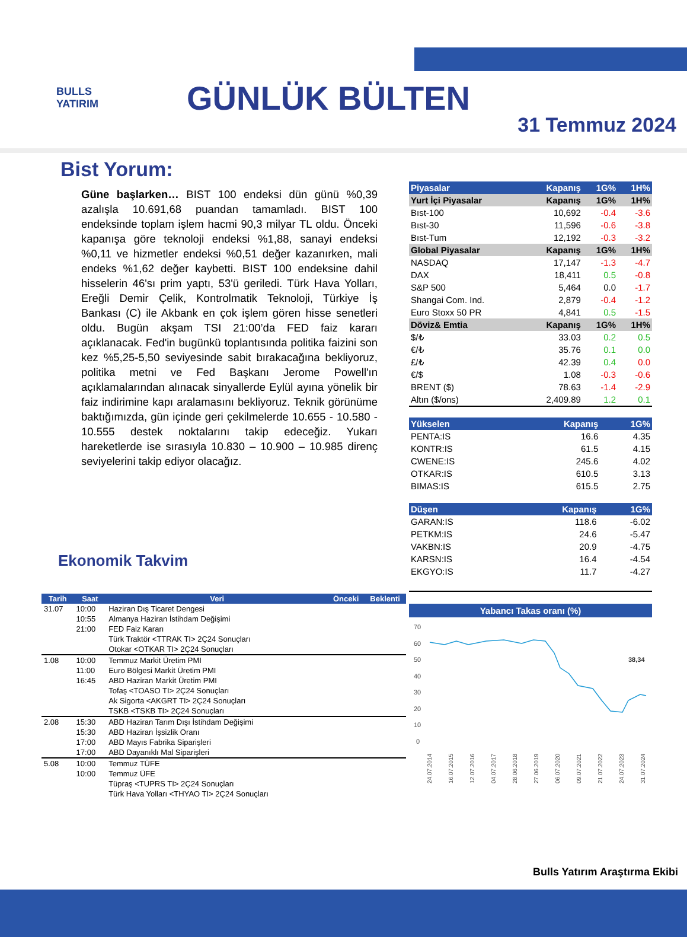BULLS
YATIRIM
GÜNLÜK BÜLTEN
31 Temmuz 2024
Bist Yorum:
Güne başlarken… BIST 100 endeksi dün günü %0,39 azalışla 10.691,68 puandan tamamladı. BIST 100 endeksinde toplam işlem hacmi 90,3 milyar TL oldu. Önceki kapanışa göre teknoloji endeksi %1,88, sanayi endeksi %0,11 ve hizmetler endeksi %0,51 değer kazanırken, mali endeks %1,62 değer kaybetti. BIST 100 endeksine dahil hisselerin 46'sı prim yaptı, 53'ü geriledi. Türk Hava Yolları, Ereğli Demir Çelik, Kontrolmatik Teknoloji, Türkiye İş Bankası (C) ile Akbank en çok işlem gören hisse senetleri oldu. Bugün akşam TSI 21:00’da FED faiz kararı açıklanacak. Fed'in bugünkü toplantısında politika faizini son kez %5,25-5,50 seviyesinde sabit bırakacağına bekliyoruz, politika metni ve Fed Başkanı Jerome Powell'ın açıklamalarından alınacak sinyallerde Eylül ayına yönelik bir faiz indirimine kapı aralamasını bekliyoruz. Teknik görünüme baktığımızda, gün içinde geri çekilmelerde 10.655 - 10.580 - 10.555 destek noktalarını takip edeceğiz. Yukarı hareketlerde ise sırasıyla 10.830 – 10.900 – 10.985 direnç seviyelerini takip ediyor olacağız.
Ekonomik Takvim
| Tarih | Saat | Veri | Önceki | Beklenti |
| --- | --- | --- | --- | --- |
| 31.07 | 10:00 | Haziran Dış Ticaret Dengesi | | |
| | 10:55 | Almanya Haziran İstihdam Değişimi | | |
| | 21:00 | FED Faiz Kararı | | |
| | | Türk Traktör <TTRAK TI> 2Ç24 Sonuçları | | |
| | | Otokar <OTKAR TI> 2Ç24 Sonuçları | | |
| 1.08 | 10:00 | Temmuz Markit Üretim PMI | | |
| | 11:00 | Euro Bölgesi Markit Üretim PMI | | |
| | 16:45 | ABD Haziran Markit Üretim PMI | | |
| | | Tofaş <TOASO TI> 2Ç24 Sonuçları | | |
| | | Ak Sigorta <AKGRT TI> 2Ç24 Sonuçları | | |
| | | TSKB <TSKB TI> 2Ç24 Sonuçları | | |
| 2.08 | 15:30 | ABD Haziran Tarım Dışı İstihdam Değişimi | | |
| | 15:30 | ABD Haziran İşsizlik Oranı | | |
| | 17:00 | ABD Mayıs Fabrika Siparişleri | | |
| | 17:00 | ABD Dayanıklı Mal Siparişleri | | |
| 5.08 | 10:00 | Temmuz TÜFE | | |
| | 10:00 | Temmuz ÜFE | | |
| | | Tüpraş <TUPRS TI> 2Ç24 Sonuçları | | |
| | | Türk Hava Yolları <THYAO TI> 2Ç24 Sonuçları | | |
| Piyasalar | Kapanış | 1G% | 1H% |
| --- | --- | --- | --- |
| Yurt İçi Piyasalar | Kapanış | 1G% | 1H% |
| Bıst-100 | 10,692 | -0.4 | -3.6 |
| Bıst-30 | 11,596 | -0.6 | -3.8 |
| Bıst-Tum | 12,192 | -0.3 | -3.2 |
| Global Piyasalar | Kapanış | 1G% | 1H% |
| NASDAQ | 17,147 | -1.3 | -4.7 |
| DAX | 18,411 | 0.5 | -0.8 |
| S&P 500 | 5,464 | 0.0 | -1.7 |
| Shangai Com. Ind. | 2,879 | -0.4 | -1.2 |
| Euro Stoxx 50 PR | 4,841 | 0.5 | -1.5 |
| Döviz& Emtia | Kapanış | 1G% | 1H% |
| $/₺ | 33.03 | 0.2 | 0.5 |
| €/₺ | 35.76 | 0.1 | 0.0 |
| £/₺ | 42.39 | 0.4 | 0.0 |
| €/$ | 1.08 | -0.3 | -0.6 |
| BRENT ($) | 78.63 | -1.4 | -2.9 |
| Altın ($/ons) | 2,409.89 | 1.2 | 0.1 |
| Yükselen | Kapanış | 1G% |
| --- | --- | --- |
| PENTA:IS | 16.6 | 4.35 |
| KONTR:IS | 61.5 | 4.15 |
| CWENE:IS | 245.6 | 4.02 |
| OTKAR:IS | 610.5 | 3.13 |
| BIMAS:IS | 615.5 | 2.75 |
| Düşen | Kapanış | 1G% |
| --- | --- | --- |
| GARAN:IS | 118.6 | -6.02 |
| PETKM:IS | 24.6 | -5.47 |
| VAKBN:IS | 20.9 | -4.75 |
| KARSN:IS | 16.4 | -4.54 |
| EKGYO:IS | 11.7 | -4.27 |
Yabancı Takas oranı (%)
70
60
50
40
30
20
10
0
38,34
24.07.2014
16.07.2015
12.07.2016
04.07.2017
28.06.2018
27.06.2019
06.07.2020
09.07.2021
21.07.2022
24.07.2023
31.07.2024
Bulls Yatırım Araştırma Ekibi